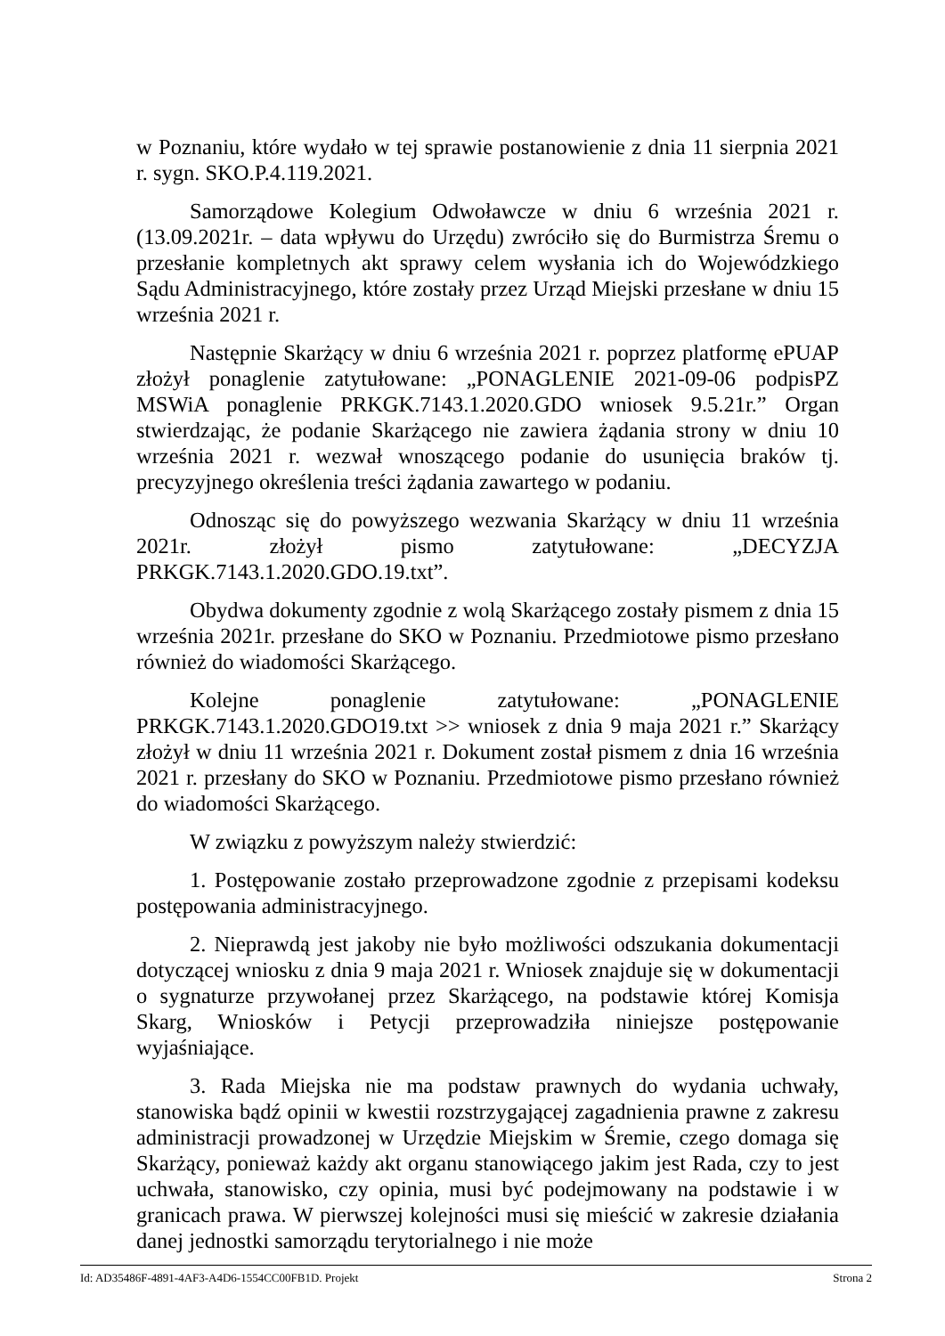w Poznaniu, które wydało w tej sprawie postanowienie z dnia 11 sierpnia 2021 r. sygn. SKO.P.4.119.2021.
Samorządowe Kolegium Odwoławcze w dniu 6 września 2021 r. (13.09.2021r. – data wpływu do Urzędu) zwróciło się do Burmistrza Śremu o przesłanie kompletnych akt sprawy celem wysłania ich do Wojewódzkiego Sądu Administracyjnego, które zostały przez Urząd Miejski przesłane w dniu 15 września 2021 r.
Następnie Skarżący w dniu 6 września 2021 r. poprzez platformę ePUAP złożył ponaglenie zatytułowane: „PONAGLENIE 2021-09-06 podpisPZ MSWiA ponaglenie PRKGK.7143.1.2020.GDO wniosek 9.5.21r.” Organ stwierdzając, że podanie Skarżącego nie zawiera żądania strony w dniu 10 września 2021 r. wezwał wnoszącego podanie do usunięcia braków tj. precyzyjnego określenia treści żądania zawartego w podaniu.
Odnosząc się do powyższego wezwania Skarżący w dniu 11 września 2021r. złożył pismo zatytułowane: „DECYZJA PRKGK.7143.1.2020.GDO.19.txt”.
Obydwa dokumenty zgodnie z wolą Skarżącego zostały pismem z dnia 15 września 2021r. przesłane do SKO w Poznaniu. Przedmiotowe pismo przesłano również do wiadomości Skarżącego.
Kolejne ponaglenie zatytułowane: „PONAGLENIE PRKGK.7143.1.2020.GDO19.txt >> wniosek z dnia 9 maja 2021 r.” Skarżący złożył w dniu 11 września 2021 r. Dokument został pismem z dnia 16 września 2021 r. przesłany do SKO w Poznaniu. Przedmiotowe pismo przesłano również do wiadomości Skarżącego.
W związku z powyższym należy stwierdzić:
1. Postępowanie zostało przeprowadzone zgodnie z przepisami kodeksu postępowania administracyjnego.
2. Nieprawdą jest jakoby nie było możliwości odszukania dokumentacji dotyczącej wniosku z dnia 9 maja 2021 r. Wniosek znajduje się w dokumentacji o sygnaturze przywołanej przez Skarżącego, na podstawie której Komisja Skarg, Wniosków i Petycji przeprowadziła niniejsze postępowanie wyjaśniające.
3. Rada Miejska nie ma podstaw prawnych do wydania uchwały, stanowiska bądź opinii w kwestii rozstrzygającej zagadnienia prawne z zakresu administracji prowadzonej w Urzędzie Miejskim w Śremie, czego domaga się Skarżący, ponieważ każdy akt organu stanowiącego jakim jest Rada, czy to jest uchwała, stanowisko, czy opinia, musi być podejmowany na podstawie i w granicach prawa. W pierwszej kolejności musi się mieścić w zakresie działania danej jednostki samorządu terytorialnego i nie może
Id: AD35486F-4891-4AF3-A4D6-1554CC00FB1D. Projekt Strona 2